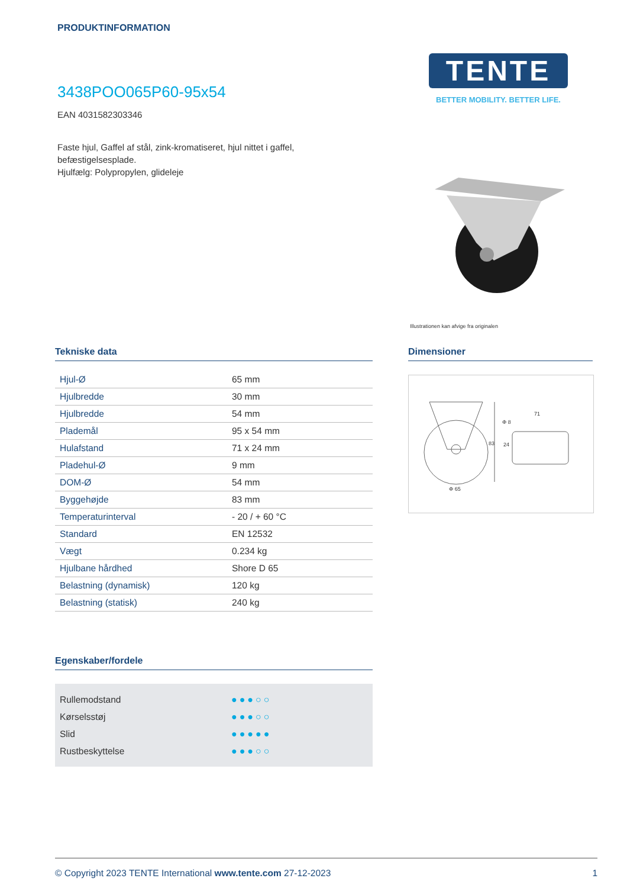PRODUKTINFORMATION
TENTE
BETTER MOBILITY. BETTER LIFE.
3438POO065P60-95x54
EAN 4031582303346
Faste hjul, Gaffel af stål, zink-kromatiseret, hjul nittet i gaffel, befæstigelsesplade.
Hjulfælg: Polypropylen, glideleje
Illustrationen kan afvige fra originalen
Tekniske data Dimensioner
| Hjul-Ø | 65 mm |
| Hjulbredde | 30 mm |
| Hjulbredde | 54 mm |
| Plademål | 95 x 54 mm |
| Hulafstand | 71 x 24 mm |
| Pladehul-Ø | 9 mm |
| DOM-Ø | 54 mm |
| Byggehøjde | 83 mm |
| Temperaturinterval | - 20 / + 60 °C |
| Standard | EN 12532 |
| Vægt | 0.234 kg |
| Hjulbane hårdhed | Shore D 65 |
| Belastning (dynamisk) | 120 kg |
| Belastning (statisk) | 240 kg |
83
24
71
Φ 8
Φ 65
Egenskaber/fordele
Rullemodstand ●●●○○
Kørselsstøj ●●●○○
Slid ●●●●●
Rustbeskyttelse ●●●○○
© Copyright 2023 TENTE International www.tente.com 27-12-2023 1